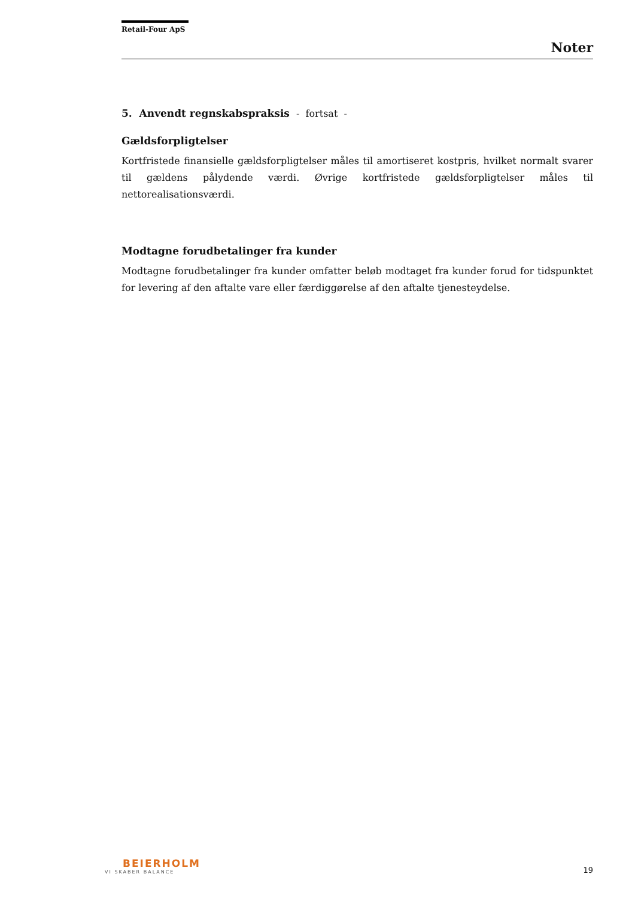Retail-Four ApS
Noter
5. Anvendt regnskabspraksis - fortsat -
Gældsforpligtelser
Kortfristede finansielle gældsforpligtelser måles til amortiseret kostpris, hvilket normalt svarer til gældens pålydende værdi. Øvrige kortfristede gældsforpligtelser måles til nettorealisationsværdi.
Modtagne forudbetalinger fra kunder
Modtagne forudbetalinger fra kunder omfatter beløb modtaget fra kunder forud for tidspunktet for levering af den aftalte vare eller færdiggørelse af den aftalte tjenesteydelse.
BEIERHOLM
VI SKABER BALANCE
19